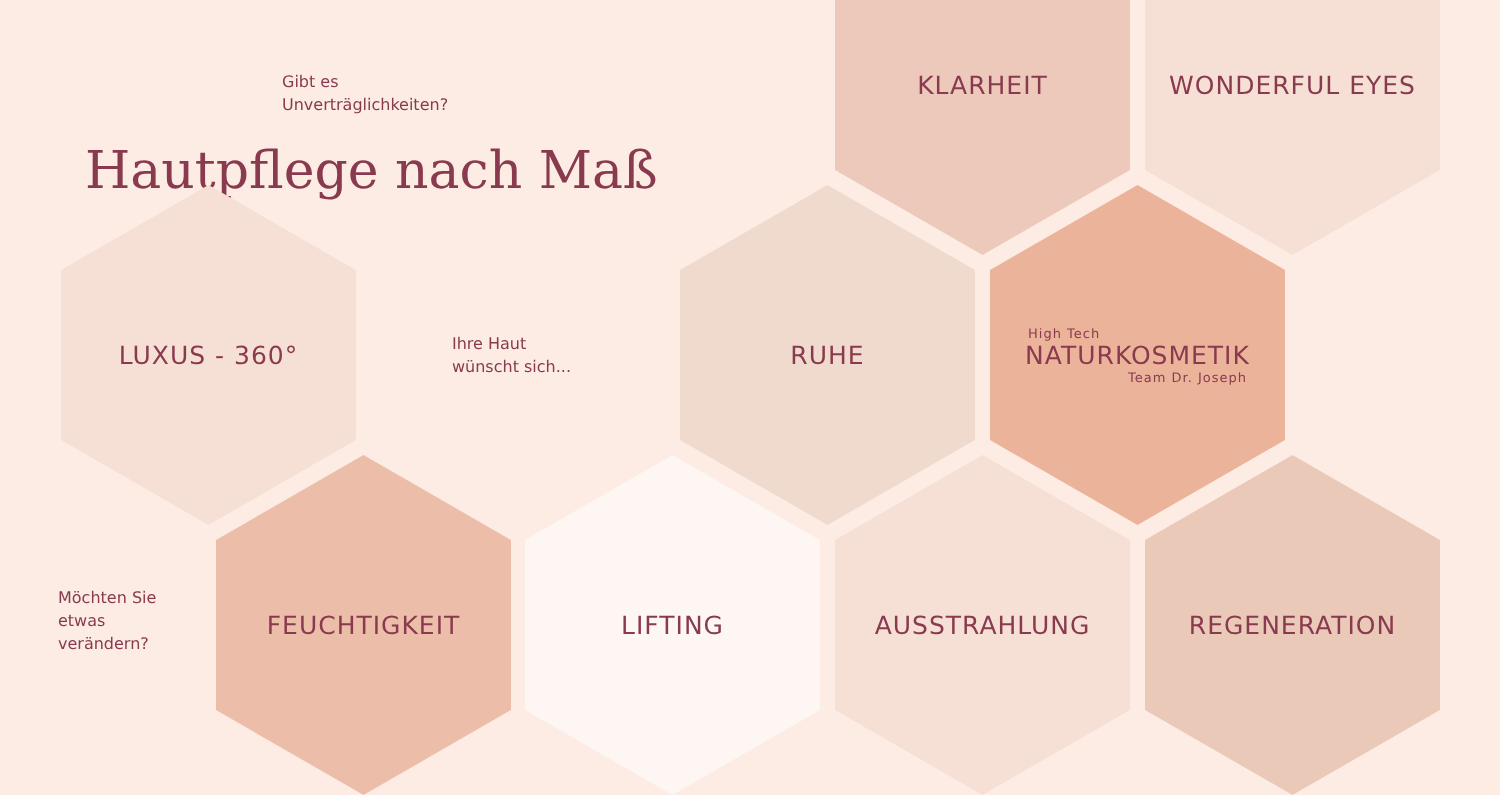Gibt es
Unverträglichkeiten?
Hautpflege nach Maß
KLARHEIT WONDERFUL EYES
LUXUS - 360°
Ihre Haut
wünscht sich...
RUHE
High Tech
NATURKOSMETIK
Team Dr. Joseph
Möchten Sie
etwas
verändern?
FEUCHTIGKEIT LIFTING AUSSTRAHLUNG REGENERATION